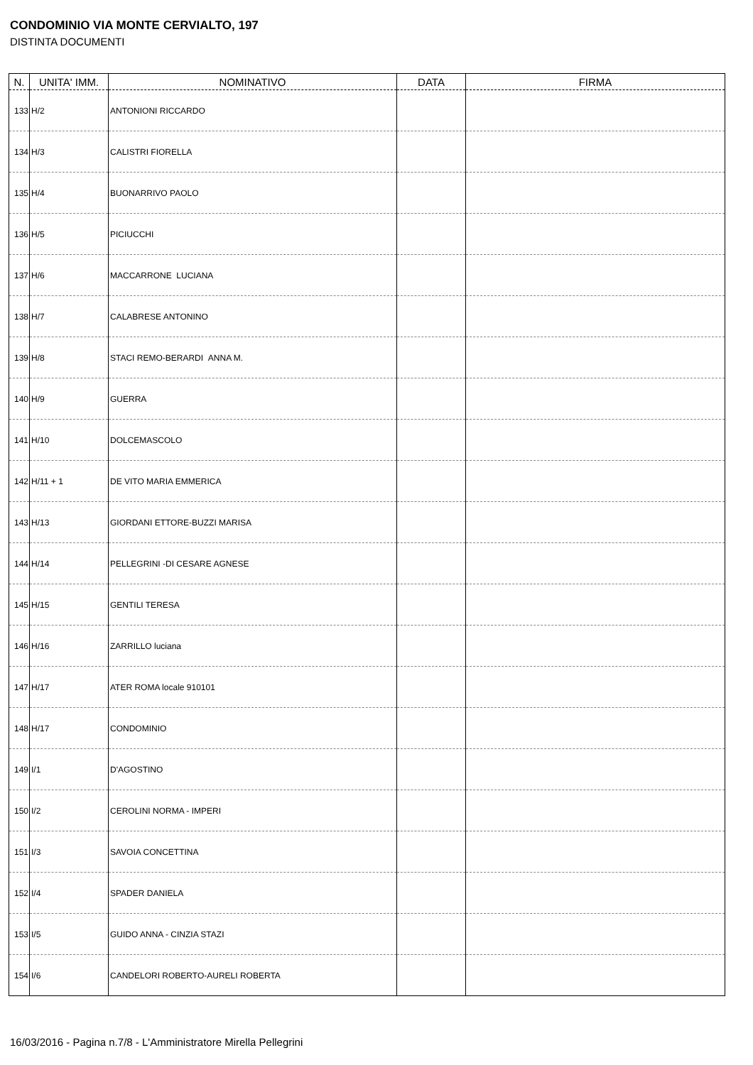CONDOMINIO VIA MONTE CERVIALTO, 197
DISTINTA DOCUMENTI
| N. | UNITA' IMM. | NOMINATIVO | DATA | FIRMA |
| --- | --- | --- | --- | --- |
| 133 | H/2 | ANTONIONI RICCARDO | | |
| 134 | H/3 | CALISTRI FIORELLA | | |
| 135 | H/4 | BUONARRIVO PAOLO | | |
| 136 | H/5 | PICIUCCHI | | |
| 137 | H/6 | MACCARRONE LUCIANA | | |
| 138 | H/7 | CALABRESE ANTONINO | | |
| 139 | H/8 | STACI REMO-BERARDI ANNA M. | | |
| 140 | H/9 | GUERRA | | |
| 141 | H/10 | DOLCEMASCOLO | | |
| 142 | H/11 + 1 | DE VITO MARIA EMMERICA | | |
| 143 | H/13 | GIORDANI ETTORE-BUZZI MARISA | | |
| 144 | H/14 | PELLEGRINI -DI CESARE AGNESE | | |
| 145 | H/15 | GENTILI TERESA | | |
| 146 | H/16 | ZARRILLO luciana | | |
| 147 | H/17 | ATER ROMA locale 910101 | | |
| 148 | H/17 | CONDOMINIO | | |
| 149 | I/1 | D'AGOSTINO | | |
| 150 | I/2 | CEROLINI NORMA - IMPERI | | |
| 151 | I/3 | SAVOIA CONCETTINA | | |
| 152 | I/4 | SPADER DANIELA | | |
| 153 | I/5 | GUIDO ANNA - CINZIA STAZI | | |
| 154 | I/6 | CANDELORI ROBERTO-AURELI ROBERTA | | |
16/03/2016 - Pagina n.7/8 - L'Amministratore Mirella Pellegrini